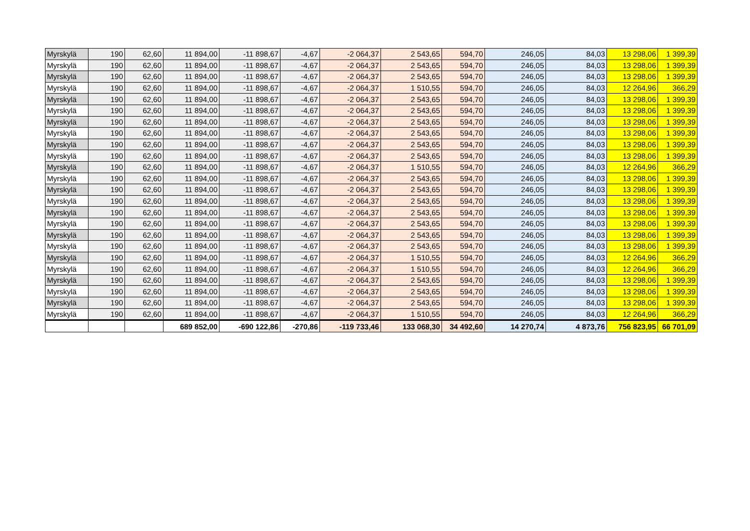| Myrskylä | 190 | 62,60 | 11 894,00 | -11 898,67 | -4,67 | -2 064,37 | 2 543,65 | 594,70 | 246,05 | 84,03 | 13 298,06 | 1 399,39 |
| Myrskylä | 190 | 62,60 | 11 894,00 | -11 898,67 | -4,67 | -2 064,37 | 2 543,65 | 594,70 | 246,05 | 84,03 | 13 298,06 | 1 399,39 |
| Myrskylä | 190 | 62,60 | 11 894,00 | -11 898,67 | -4,67 | -2 064,37 | 2 543,65 | 594,70 | 246,05 | 84,03 | 13 298,06 | 1 399,39 |
| Myrskylä | 190 | 62,60 | 11 894,00 | -11 898,67 | -4,67 | -2 064,37 | 1 510,55 | 594,70 | 246,05 | 84,03 | 12 264,96 | 366,29 |
| Myrskylä | 190 | 62,60 | 11 894,00 | -11 898,67 | -4,67 | -2 064,37 | 2 543,65 | 594,70 | 246,05 | 84,03 | 13 298,06 | 1 399,39 |
| Myrskylä | 190 | 62,60 | 11 894,00 | -11 898,67 | -4,67 | -2 064,37 | 2 543,65 | 594,70 | 246,05 | 84,03 | 13 298,06 | 1 399,39 |
| Myrskylä | 190 | 62,60 | 11 894,00 | -11 898,67 | -4,67 | -2 064,37 | 2 543,65 | 594,70 | 246,05 | 84,03 | 13 298,06 | 1 399,39 |
| Myrskylä | 190 | 62,60 | 11 894,00 | -11 898,67 | -4,67 | -2 064,37 | 2 543,65 | 594,70 | 246,05 | 84,03 | 13 298,06 | 1 399,39 |
| Myrskylä | 190 | 62,60 | 11 894,00 | -11 898,67 | -4,67 | -2 064,37 | 2 543,65 | 594,70 | 246,05 | 84,03 | 13 298,06 | 1 399,39 |
| Myrskylä | 190 | 62,60 | 11 894,00 | -11 898,67 | -4,67 | -2 064,37 | 2 543,65 | 594,70 | 246,05 | 84,03 | 13 298,06 | 1 399,39 |
| Myrskylä | 190 | 62,60 | 11 894,00 | -11 898,67 | -4,67 | -2 064,37 | 1 510,55 | 594,70 | 246,05 | 84,03 | 12 264,96 | 366,29 |
| Myrskylä | 190 | 62,60 | 11 894,00 | -11 898,67 | -4,67 | -2 064,37 | 2 543,65 | 594,70 | 246,05 | 84,03 | 13 298,06 | 1 399,39 |
| Myrskylä | 190 | 62,60 | 11 894,00 | -11 898,67 | -4,67 | -2 064,37 | 2 543,65 | 594,70 | 246,05 | 84,03 | 13 298,06 | 1 399,39 |
| Myrskylä | 190 | 62,60 | 11 894,00 | -11 898,67 | -4,67 | -2 064,37 | 2 543,65 | 594,70 | 246,05 | 84,03 | 13 298,06 | 1 399,39 |
| Myrskylä | 190 | 62,60 | 11 894,00 | -11 898,67 | -4,67 | -2 064,37 | 2 543,65 | 594,70 | 246,05 | 84,03 | 13 298,06 | 1 399,39 |
| Myrskylä | 190 | 62,60 | 11 894,00 | -11 898,67 | -4,67 | -2 064,37 | 2 543,65 | 594,70 | 246,05 | 84,03 | 13 298,06 | 1 399,39 |
| Myrskylä | 190 | 62,60 | 11 894,00 | -11 898,67 | -4,67 | -2 064,37 | 2 543,65 | 594,70 | 246,05 | 84,03 | 13 298,06 | 1 399,39 |
| Myrskylä | 190 | 62,60 | 11 894,00 | -11 898,67 | -4,67 | -2 064,37 | 2 543,65 | 594,70 | 246,05 | 84,03 | 13 298,06 | 1 399,39 |
| Myrskylä | 190 | 62,60 | 11 894,00 | -11 898,67 | -4,67 | -2 064,37 | 1 510,55 | 594,70 | 246,05 | 84,03 | 12 264,96 | 366,29 |
| Myrskylä | 190 | 62,60 | 11 894,00 | -11 898,67 | -4,67 | -2 064,37 | 1 510,55 | 594,70 | 246,05 | 84,03 | 12 264,96 | 366,29 |
| Myrskylä | 190 | 62,60 | 11 894,00 | -11 898,67 | -4,67 | -2 064,37 | 2 543,65 | 594,70 | 246,05 | 84,03 | 13 298,06 | 1 399,39 |
| Myrskylä | 190 | 62,60 | 11 894,00 | -11 898,67 | -4,67 | -2 064,37 | 2 543,65 | 594,70 | 246,05 | 84,03 | 13 298,06 | 1 399,39 |
| Myrskylä | 190 | 62,60 | 11 894,00 | -11 898,67 | -4,67 | -2 064,37 | 2 543,65 | 594,70 | 246,05 | 84,03 | 13 298,06 | 1 399,39 |
| Myrskylä | 190 | 62,60 | 11 894,00 | -11 898,67 | -4,67 | -2 064,37 | 1 510,55 | 594,70 | 246,05 | 84,03 | 12 264,96 | 366,29 |
| | | | 689 852,00 | -690 122,86 | -270,86 | -119 733,46 | 133 068,30 | 34 492,60 | 14 270,74 | 4 873,76 | 756 823,95 | 66 701,09 |